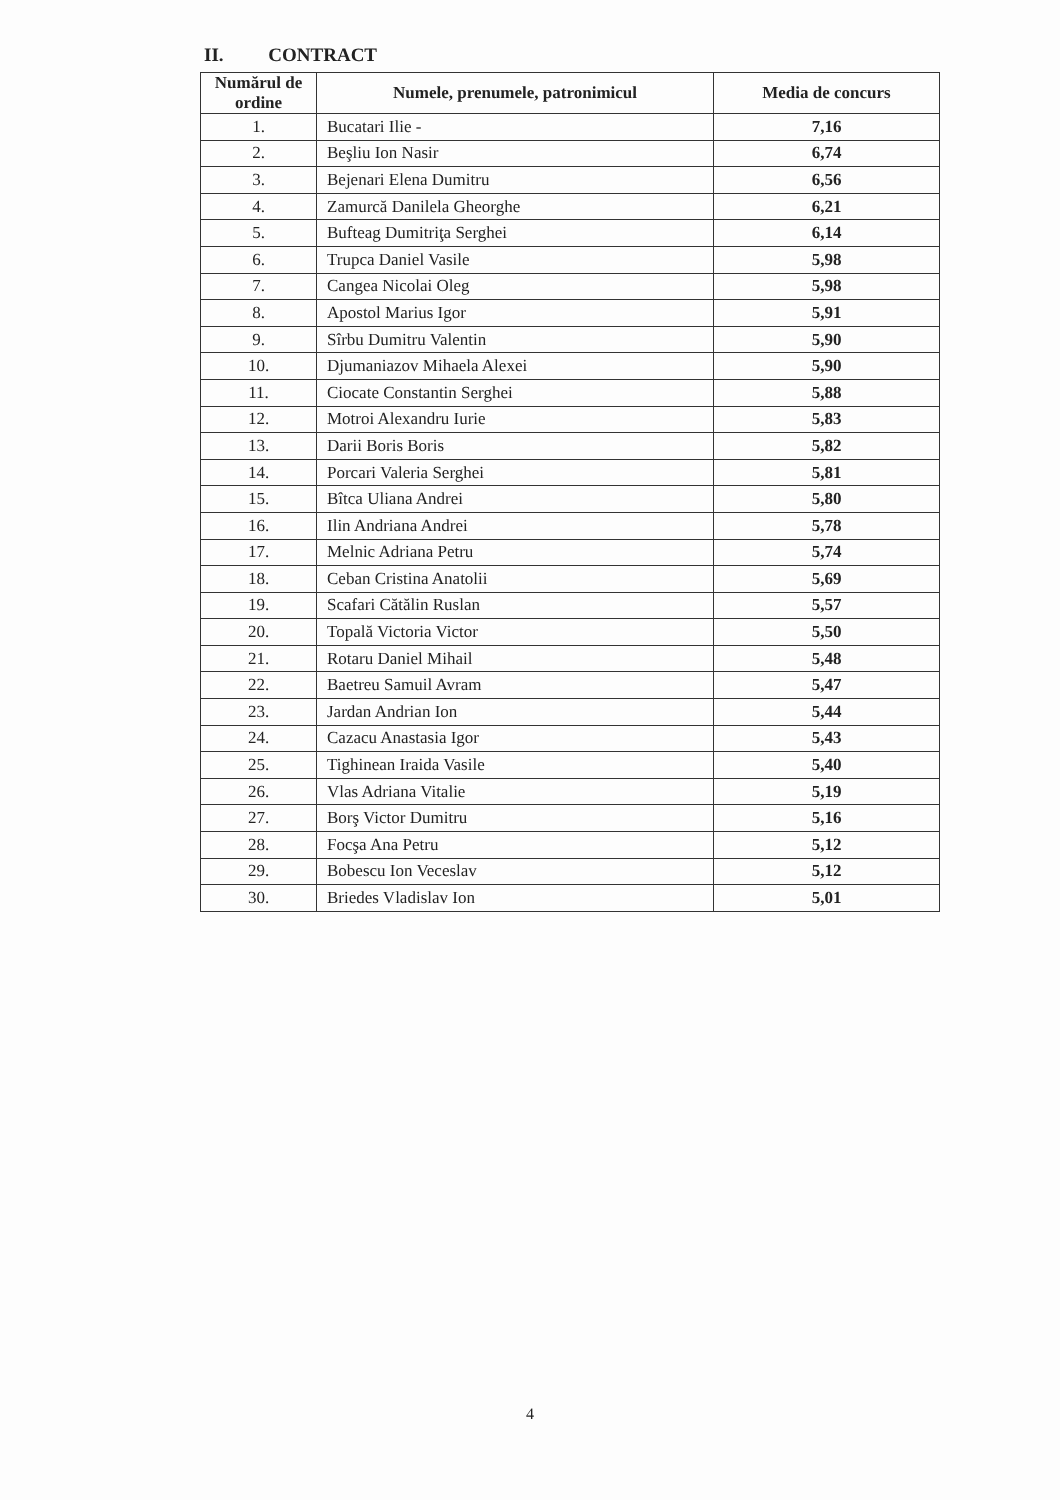II. CONTRACT
| Numărul de ordine | Numele, prenumele, patronimicul | Media de concurs |
| --- | --- | --- |
| 1. | Bucatari Ilie - | 7,16 |
| 2. | Beşliu Ion Nasir | 6,74 |
| 3. | Bejenari Elena Dumitru | 6,56 |
| 4. | Zamurcă Danilela Gheorghe | 6,21 |
| 5. | Bufteag Dumitriţa Serghei | 6,14 |
| 6. | Trupca Daniel Vasile | 5,98 |
| 7. | Cangea Nicolai Oleg | 5,98 |
| 8. | Apostol Marius Igor | 5,91 |
| 9. | Sîrbu Dumitru Valentin | 5,90 |
| 10. | Djumaniazov Mihaela Alexei | 5,90 |
| 11. | Ciocate Constantin Serghei | 5,88 |
| 12. | Motroi Alexandru Iurie | 5,83 |
| 13. | Darii Boris Boris | 5,82 |
| 14. | Porcari Valeria Serghei | 5,81 |
| 15. | Bîtca Uliana Andrei | 5,80 |
| 16. | Ilin Andriana Andrei | 5,78 |
| 17. | Melnic Adriana Petru | 5,74 |
| 18. | Ceban Cristina Anatolii | 5,69 |
| 19. | Scafari Cătălin Ruslan | 5,57 |
| 20. | Topală Victoria Victor | 5,50 |
| 21. | Rotaru Daniel Mihail | 5,48 |
| 22. | Baetreu Samuil Avram | 5,47 |
| 23. | Jardan Andrian Ion | 5,44 |
| 24. | Cazacu Anastasia Igor | 5,43 |
| 25. | Tighinean Iraida Vasile | 5,40 |
| 26. | Vlas Adriana Vitalie | 5,19 |
| 27. | Borş Victor Dumitru | 5,16 |
| 28. | Focşa Ana Petru | 5,12 |
| 29. | Bobescu Ion Veceslav | 5,12 |
| 30. | Briedes Vladislav Ion | 5,01 |
4